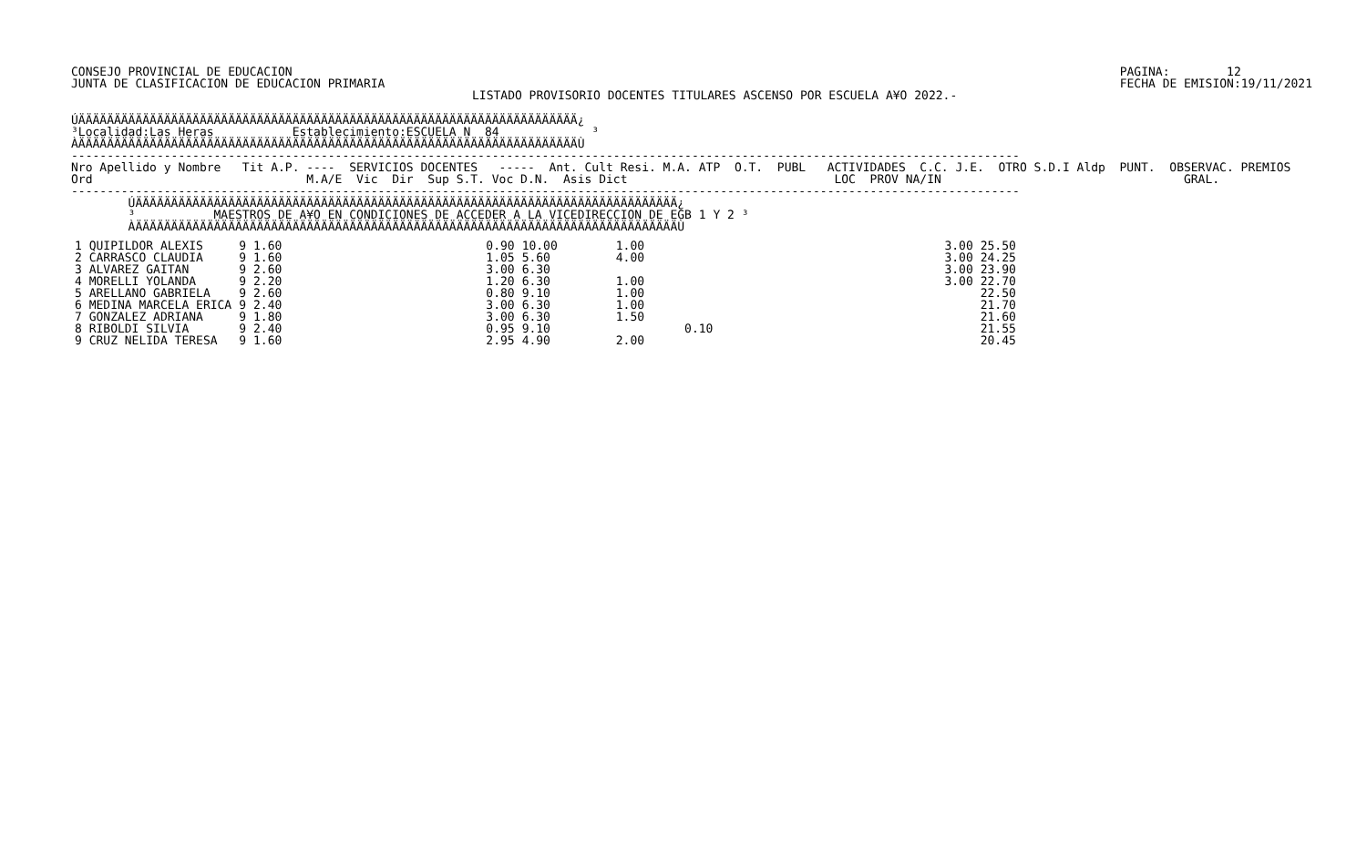CONSEJO PROVINCIAL DE EDUCACION
JUNTA DE CLASIFICACION DE EDUCACION PRIMARIA
PAGINA:        12
FECHA DE EMISION:19/11/2021
LISTADO PROVISORIO DOCENTES TITULARES ASCENSO POR ESCUELA A¥O 2022.-
ÚÄÄÄÄÄÄÄÄÄÄÄÄÄÄÄÄÄÄÄÄÄÄÄÄÄÄÄÄÄÄÄÄÄÄÄÄÄÄÄÄÄÄÄÄÄÄÄÄÄÄÄÄÄÄÄÄÄÄÄÄÄÄÄÄÄÄÄÄÄÄ¿
³Localidad:Las Heras           Establecimiento:ESCUELA N  84             ³
ÀÄÄÄÄÄÄÄÄÄÄÄÄÄÄÄÄÄÄÄÄÄÄÄÄÄÄÄÄÄÄÄÄÄÄÄÄÄÄÄÄÄÄÄÄÄÄÄÄÄÄÄÄÄÄÄÄÄÄÄÄÄÄÄÄÄÄÄÄÄÄÙ
-------------------------------------------------------------------------------------------------------------------------------------
Nro Apellido y Nombre   Tit A.P. ----  SERVICIOS DOCENTES   -----  Ant. Cult Resi. M.A. ATP  O.T.  PUBL   ACTIVIDADES  C.C. J.E.  OTRO S.D.I Aldp  PUNT.  OBSERVAC. PREMIOS
Ord                              M.A/E  Vic  Dir  Sup S.T. Voc D.N.  Asis Dict                             LOC  PROV NA/IN                                  GRAL.
-------------------------------------------------------------------------------------------------------------------------------------
        ÚÄÄÄÄÄÄÄÄÄÄÄÄÄÄÄÄÄÄÄÄÄÄÄÄÄÄÄÄÄÄÄÄÄÄÄÄÄÄÄÄÄÄÄÄÄÄÄÄÄÄÄÄÄÄÄÄÄÄÄÄÄÄÄÄÄÄÄÄÄÄÄÄÄÄÄÄ¿
        ³           MAESTROS DE A¥O EN CONDICIONES DE ACCEDER A LA VICEDIRECCION DE EGB 1 Y 2 ³
        ÀÄÄÄÄÄÄÄÄÄÄÄÄÄÄÄÄÄÄÄÄÄÄÄÄÄÄÄÄÄÄÄÄÄÄÄÄÄÄÄÄÄÄÄÄÄÄÄÄÄÄÄÄÄÄÄÄÄÄÄÄÄÄÄÄÄÄÄÄÄÄÄÄÄÄÄÄÙ
| 1 QUIPILDOR ALEXIS | 9 | 1.60 | 0.90 | 10.00 | 1.00 | | 3.00 | 25.50 |
| 2 CARRASCO CLAUDIA | 9 | 1.60 | 1.05 | 5.60 | 4.00 | | 3.00 | 24.25 |
| 3 ALVAREZ GAITAN | 9 | 2.60 | 3.00 | 6.30 | | | 3.00 | 23.90 |
| 4 MORELLI YOLANDA | 9 | 2.20 | 1.20 | 6.30 | 1.00 | | 3.00 | 22.70 |
| 5 ARELLANO GABRIELA | 9 | 2.60 | 0.80 | 9.10 | 1.00 | | | 22.50 |
| 6 MEDINA MARCELA ERICA | 9 | 2.40 | 3.00 | 6.30 | 1.00 | | | 21.70 |
| 7 GONZALEZ ADRIANA | 9 | 1.80 | 3.00 | 6.30 | 1.50 | | | 21.60 |
| 8 RIBOLDI SILVIA | 9 | 2.40 | 0.95 | 9.10 | | 0.10 | | 21.55 |
| 9 CRUZ NELIDA TERESA | 9 | 1.60 | 2.95 | 4.90 | 2.00 | | | 20.45 |